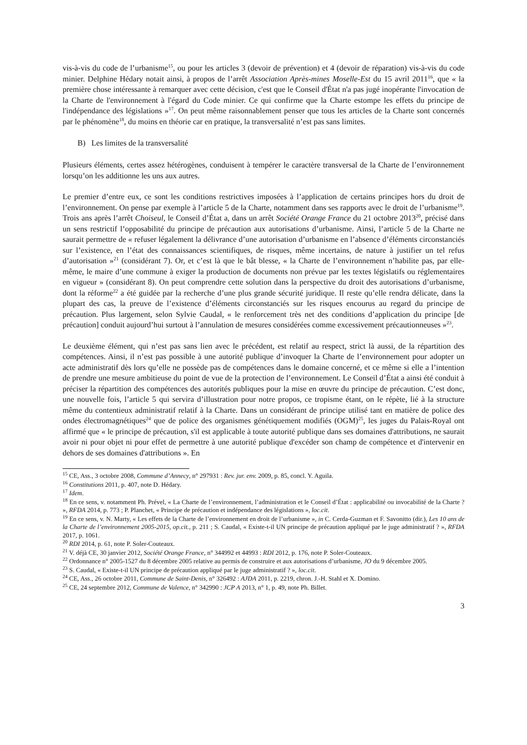vis-à-vis du code de l’urbanisme<sup>15</sup>, ou pour les articles 3 (devoir de prévention) et 4 (devoir de réparation) vis-à-vis du code minier. Delphine Hédary notait ainsi, à propos de l’arrêt Association Après-mines Moselle-Est du 15 avril 2011<sup>16</sup>, que « la première chose intéressante à remarquer avec cette décision, c'est que le Conseil d'État n'a pas jugé inopérante l'invocation de la Charte de l'environnement à l'égard du Code minier. Ce qui confirme que la Charte estompe les effets du principe de l'indépendance des législations »<sup>17</sup>. On peut même raisonnablement penser que tous les articles de la Charte sont concernés par le phénomène<sup>18</sup>, du moins en théorie car en pratique, la transversalité n’est pas sans limites.
B) Les limites de la transversalité
Plusieurs éléments, certes assez hétérogènes, conduisent à tempérer le caractère transversal de la Charte de l’environnement lorsqu’on les additionne les uns aux autres.
Le premier d’entre eux, ce sont les conditions restrictives imposées à l’application de certains principes hors du droit de l’environnement. On pense par exemple à l’article 5 de la Charte, notamment dans ses rapports avec le droit de l’urbanisme<sup>19</sup>. Trois ans après l’arrêt Choiseul, le Conseil d’État a, dans un arrêt Société Orange France du 21 octobre 2013<sup>20</sup>, précisé dans un sens restrictif l’opposabilité du principe de précaution aux autorisations d’urbanisme. Ainsi, l’article 5 de la Charte ne saurait permettre de « refuser légalement la délivrance d’une autorisation d’urbanisme en l’absence d’éléments circonstanciés sur l’existence, en l’état des connaissances scientifiques, de risques, même incertains, de nature à justifier un tel refus d’autorisation »<sup>21</sup> (considérant 7). Or, et c’est là que le bât blesse, « la Charte de l’environnement n’habilite pas, par elle-même, le maire d’une commune à exiger la production de documents non prévue par les textes législatifs ou réglementaires en vigueur » (considérant 8). On peut comprendre cette solution dans la perspective du droit des autorisations d’urbanisme, dont la réforme<sup>22</sup> a été guidée par la recherche d’une plus grande sécurité juridique. Il reste qu’elle rendra délicate, dans la plupart des cas, la preuve de l’existence d’éléments circonstanciés sur les risques encourus au regard du principe de précaution. Plus largement, selon Sylvie Caudal, « le renforcement très net des conditions d’application du principe [de précaution] conduit aujourd’hui surtout à l’annulation de mesures considérées comme excessivement précautionneuses »<sup>23</sup>.
Le deuxième élément, qui n’est pas sans lien avec le précédent, est relatif au respect, strict là aussi, de la répartition des compétences. Ainsi, il n’est pas possible à une autorité publique d’invoquer la Charte de l’environnement pour adopter un acte administratif dès lors qu’elle ne possède pas de compétences dans le domaine concerné, et ce même si elle a l’intention de prendre une mesure ambitieuse du point de vue de la protection de l’environnement. Le Conseil d’État a ainsi été conduit à préciser la répartition des compétences des autorités publiques pour la mise en œuvre du principe de précaution. C’est donc, une nouvelle fois, l’article 5 qui servira d’illustration pour notre propos, ce tropisme étant, on le répète, lié à la structure même du contentieux administratif relatif à la Charte. Dans un considérant de principe utilisé tant en matière de police des ondes électromagnétiques<sup>24</sup> que de police des organismes génétiquement modifiés (OGM)<sup>25</sup>, les juges du Palais-Royal ont affirmé que « le principe de précaution, s'il est applicable à toute autorité publique dans ses domaines d'attributions, ne saurait avoir ni pour objet ni pour effet de permettre à une autorité publique d'excéder son champ de compétence et d'intervenir en dehors de ses domaines d'attributions ». En
<sup>15</sup> CE, Ass., 3 octobre 2008, Commune d’Annecy, n° 297931 : Rev. jur. env. 2009, p. 85, concl. Y. Aguila.
<sup>16</sup> Constitutions 2011, p. 407, note D. Hédary.
<sup>17</sup> Idem.
<sup>18</sup> En ce sens, v. notamment Ph. Prével, « La Charte de l’environnement, l’administration et le Conseil d’État : applicabilité ou invocabilité de la Charte ? », RFDA 2014, p. 773 ; P. Planchet, « Principe de précaution et indépendance des législations », loc.cit.
<sup>19</sup> En ce sens, v. N. Marty, « Les effets de la Charte de l’environnement en droit de l’urbanisme », in C. Cerda-Guzman et F. Savonitto (dir.), Les 10 ans de la Charte de l’environnement 2005-2015, op.cit., p. 211 ; S. Caudal, « Existe-t-il UN principe de précaution appliqué par le juge administratif ? », RFDA 2017, p. 1061.
<sup>20</sup> RDI 2014, p. 61, note P. Soler-Couteaux.
<sup>21</sup> V. déjà CE, 30 janvier 2012, Société Orange France, n° 344992 et 44993 : RDI 2012, p. 176, note P. Soler-Couteaux.
<sup>22</sup> Ordonnance n° 2005-1527 du 8 décembre 2005 relative au permis de construire et aux autorisations d’urbanisme, JO du 9 décembre 2005.
<sup>23</sup> S. Caudal, « Existe-t-il UN principe de précaution appliqué par le juge administratif ? », loc.cit.
<sup>24</sup> CE, Ass., 26 octobre 2011, Commune de Saint-Denis, n° 326492 : AJDA 2011, p. 2219, chron. J.-H. Stahl et X. Domino.
<sup>25</sup> CE, 24 septembre 2012, Commune de Valence, n° 342990 : JCP A 2013, n° 1, p. 49, note Ph. Billet.
3